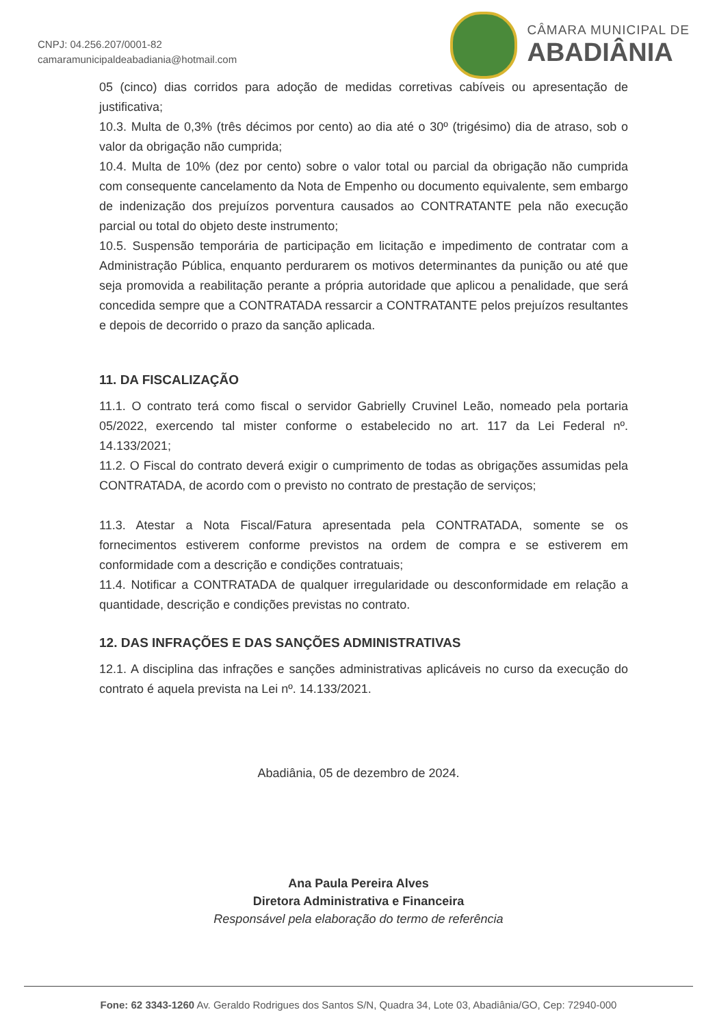CNPJ: 04.256.207/0001-82
camaramunicipaldeabadiania@hotmail.com
CÂMARA MUNICIPAL DE
ABADIÂNIA
05 (cinco) dias corridos para adoção de medidas corretivas cabíveis ou apresentação de justificativa;
10.3. Multa de 0,3% (três décimos por cento) ao dia até o 30º (trigésimo) dia de atraso, sob o valor da obrigação não cumprida;
10.4. Multa de 10% (dez por cento) sobre o valor total ou parcial da obrigação não cumprida com consequente cancelamento da Nota de Empenho ou documento equivalente, sem embargo de indenização dos prejuízos porventura causados ao CONTRATANTE pela não execução parcial ou total do objeto deste instrumento;
10.5. Suspensão temporária de participação em licitação e impedimento de contratar com a Administração Pública, enquanto perdurarem os motivos determinantes da punição ou até que seja promovida a reabilitação perante a própria autoridade que aplicou a penalidade, que será concedida sempre que a CONTRATADA ressarcir a CONTRATANTE pelos prejuízos resultantes e depois de decorrido o prazo da sanção aplicada.
11. DA FISCALIZAÇÃO
11.1. O contrato terá como fiscal o servidor Gabrielly Cruvinel Leão, nomeado pela portaria 05/2022, exercendo tal mister conforme o estabelecido no art. 117 da Lei Federal nº. 14.133/2021;
11.2. O Fiscal do contrato deverá exigir o cumprimento de todas as obrigações assumidas pela CONTRATADA, de acordo com o previsto no contrato de prestação de serviços;
11.3. Atestar a Nota Fiscal/Fatura apresentada pela CONTRATADA, somente se os fornecimentos estiverem conforme previstos na ordem de compra e se estiverem em conformidade com a descrição e condições contratuais;
11.4. Notificar a CONTRATADA de qualquer irregularidade ou desconformidade em relação a quantidade, descrição e condições previstas no contrato.
12. DAS INFRAÇÕES E DAS SANÇÕES ADMINISTRATIVAS
12.1. A disciplina das infrações e sanções administrativas aplicáveis no curso da execução do contrato é aquela prevista na Lei nº. 14.133/2021.
Abadiânia, 05 de dezembro de 2024.
Ana Paula Pereira Alves
Diretora Administrativa e Financeira
Responsável pela elaboração do termo de referência
Fone: 62 3343-1260 Av. Geraldo Rodrigues dos Santos S/N, Quadra 34, Lote 03, Abadiânia/GO, Cep: 72940-000